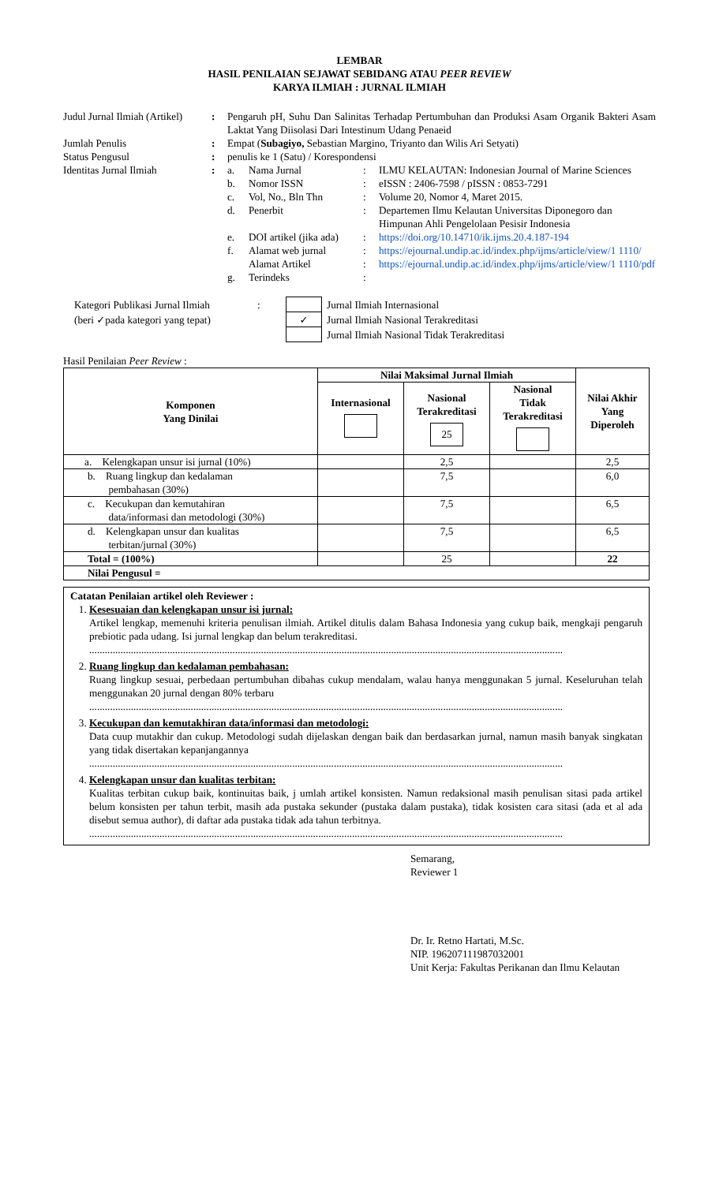LEMBAR
HASIL PENILAIAN SEJAWAT SEBIDANG ATAU PEER REVIEW
KARYA ILMIAH : JURNAL ILMIAH
| Judul Jurnal Ilmiah (Artikel) | : | Pengaruh pH, Suhu Dan Salinitas Terhadap Pertumbuhan dan Produksi Asam Organik Bakteri Asam Laktat Yang Diisolasi Dari Intestinum Udang Penaeid | | | |
| Jumlah Penulis | : | Empat ( Subagiyo, Sebastian Margino, Triyanto dan Wilis Ari Setyati) | | | |
| Status Pengusul | : | penulis ke 1 (Satu) / Korespondensi | | | |
| Identitas Jurnal Ilmiah | : | a. | Nama Jurnal | : | ILMU KELAUTAN: Indonesian Journal of Marine Sciences |
| | | b. | Nomor ISSN | : | eISSN : 2406-7598 / pISSN : 0853-7291 |
| | | c. | Vol, No., Bln Thn | : | Volume 20, Nomor 4, Maret 2015. |
| | | d. | Penerbit | : | Departemen Ilmu Kelautan Universitas Diponegoro dan Himpunan Ahli Pengelolaan Pesisir Indonesia |
| | | e. | DOI artikel (jika ada) | : | https://doi.org/10.14710/ik.ijms.20.4.187-194 |
| | | f. | Alamat web jurnal | : | https://ejournal.undip.ac.id/index.php/ijms/article/view/1 1110/ |
| | | | Alamat Artikel | : | https://ejournal.undip.ac.id/index.php/ijms/article/view/1 1110/pdf |
| | | g. | Terindeks | : | |
| Kategori Publikasi Jurnal Ilmiah | : | | Jurnal Ilmiah Internasional |
| (beri ✓pada kategori yang tepat) | | ✓ | Jurnal Ilmiah Nasional Terakreditasi |
| | | | Jurnal Ilmiah Nasional Tidak Terakreditasi |
Hasil Penilaian Peer Review :
| Komponen Yang Dinilai | Nilai Maksimal Jurnal Ilmiah | | | Nilai Akhir Yang Diperoleh |
| --- | --- | --- | --- | --- |
| | Internasional | Nasional Terakreditasi 25 | Nasional Tidak Terakreditasi | |
| a. Kelengkapan unsur isi jurnal (10%) | | 2,5 | | 2,5 |
| b. Ruang lingkup dan kedalaman pembahasan (30%) | | 7,5 | | 6,0 |
| c. Kecukupan dan kemutahiran data/informasi dan metodologi (30%) | | 7,5 | | 6,5 |
| d. Kelengkapan unsur dan kualitas terbitan/jurnal (30%) | | 7,5 | | 6,5 |
| Total = (100%) | | 25 | | 22 |
| Nilai Pengusul = | | | | |
Catatan Penilaian artikel oleh Reviewer :
1. Kesesuaian dan kelengkapan unsur isi jurnal:
Artikel lengkap, memenuhi kriteria penulisan ilmiah. Artikel ditulis dalam Bahasa Indonesia yang cukup baik, mengkaji pengaruh prebiotic pada udang. Isi jurnal lengkap dan belum terakreditasi.
......................................................................................................................................................................................
2. Ruang lingkup dan kedalaman pembahasan:
Ruang lingkup sesuai, perbedaan pertumbuhan dibahas cukup mendalam, walau hanya menggunakan 5 jurnal. Keseluruhan telah menggunakan 20 jurnal dengan 80% terbaru
......................................................................................................................................................................................
3. Kecukupan dan kemutakhiran data/informasi dan metodologi:
Data cuup mutakhir dan cukup. Metodologi sudah dijelaskan dengan baik dan berdasarkan jurnal, namun masih banyak singkatan yang tidak disertakan kepanjangannya
......................................................................................................................................................................................
4. Kelengkapan unsur dan kualitas terbitan:
Kualitas terbitan cukup baik, kontinuitas baik, j umlah artikel konsisten. Namun redaksional masih penulisan sitasi pada artikel belum konsisten per tahun terbit, masih ada pustaka sekunder (pustaka dalam pustaka), tidak kosisten cara sitasi (ada et al ada disebut semua author), di daftar ada pustaka tidak ada tahun terbitnya.
......................................................................................................................................................................................
Semarang,
Reviewer 1
Dr. Ir. Retno Hartati, M.Sc.
NIP. 196207111987032001
Unit Kerja: Fakultas Perikanan dan Ilmu Kelautan